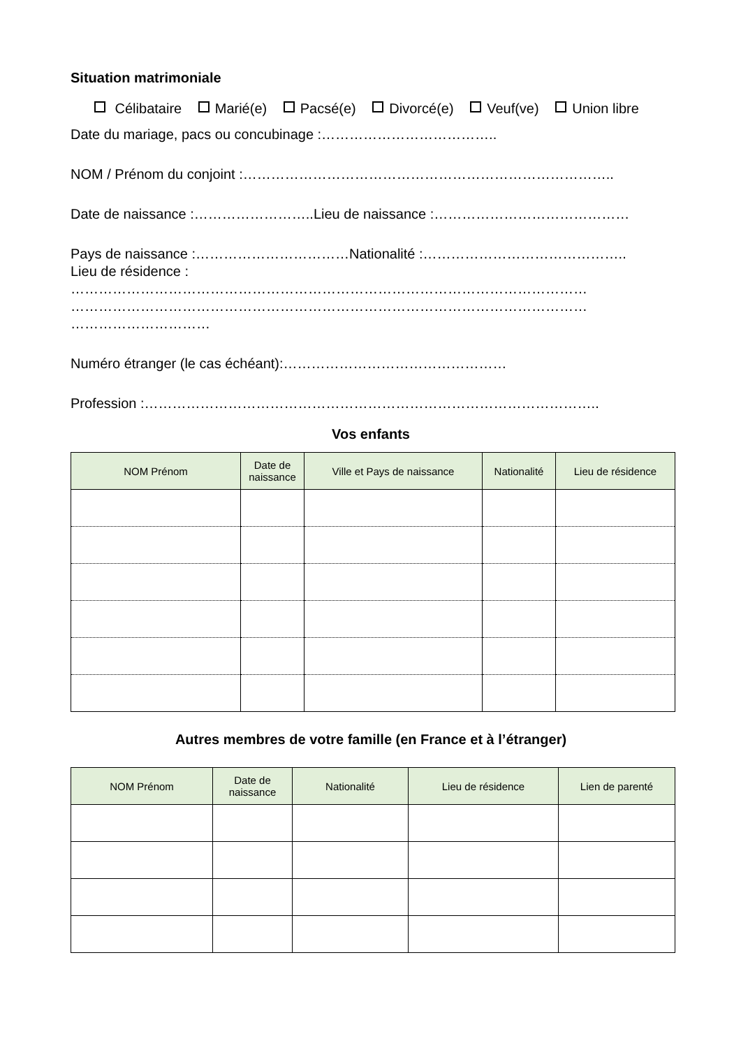Situation matrimoniale
Célibataire Marié(e) Pacsé(e) Divorcé(e) Veuf(ve) Union libre
Date du mariage, pacs ou concubinage :………………………………..
NOM / Prénom du conjoint :……………………………………………………………………..
Date de naissance :……………………..Lieu de naissance :……………………………………
Pays de naissance :……………………………Nationalité :……………………………………..
Lieu de résidence :
…………………………………………………………………………………………………
…………………………………………………………………………………………………
…………………………
Numéro étranger (le cas échéant):…………………………………………
Profession :……………………………………………………………………………………..
Vos enfants
| NOM Prénom | Date de naissance | Ville et Pays de naissance | Nationalité | Lieu de résidence |
| --- | --- | --- | --- | --- |
Autres membres de votre famille (en France et à l’étranger)
| NOM Prénom | Date de naissance | Nationalité | Lieu de résidence | Lien de parenté |
| --- | --- | --- | --- | --- |